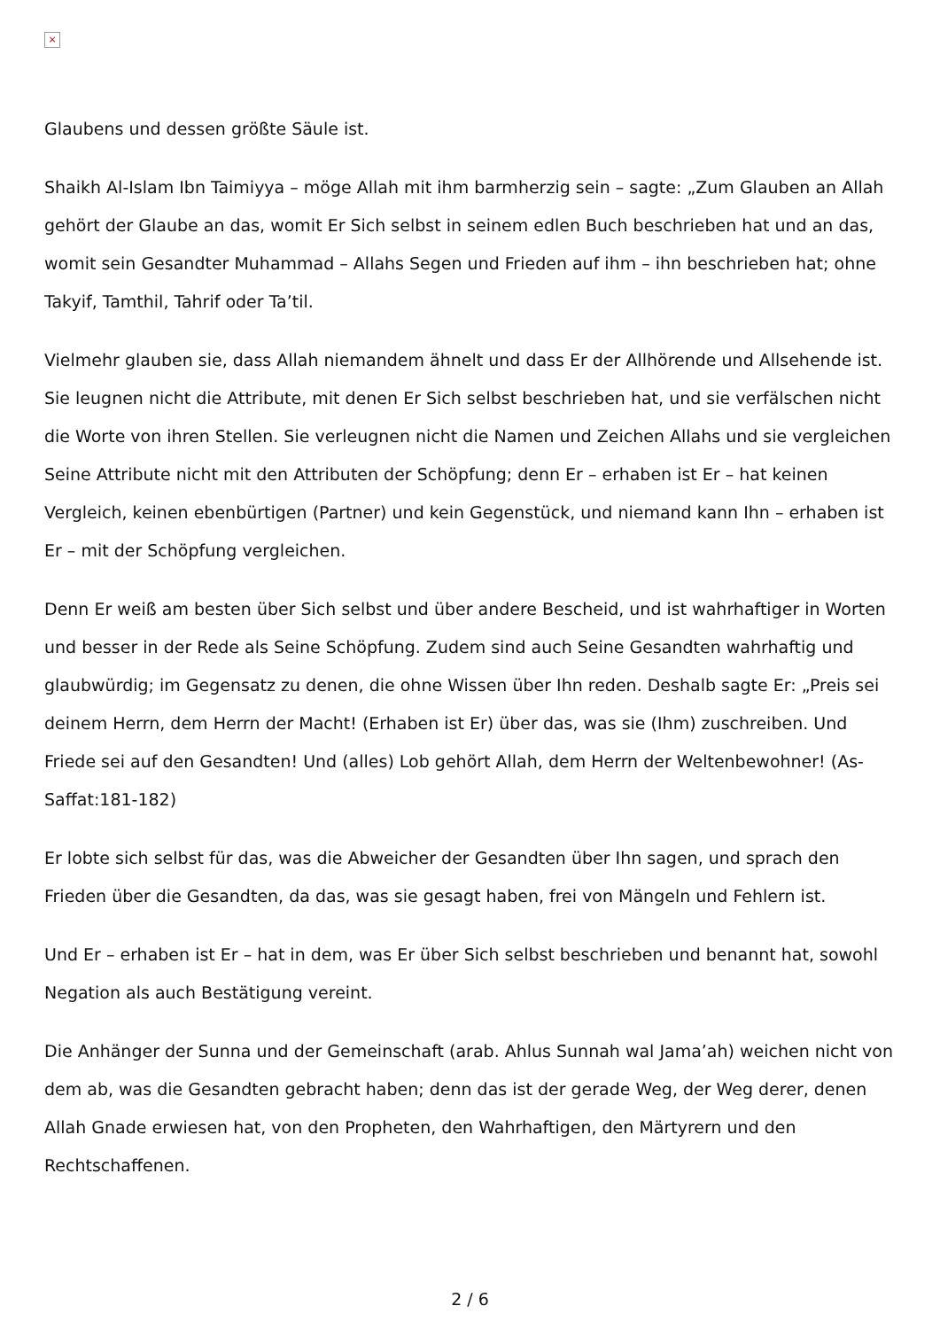×
Glaubens und dessen größte Säule ist.
Shaikh Al-Islam Ibn Taimiyya – möge Allah mit ihm barmherzig sein – sagte: „Zum Glauben an Allah gehört der Glaube an das, womit Er Sich selbst in seinem edlen Buch beschrieben hat und an das, womit sein Gesandter Muhammad – Allahs Segen und Frieden auf ihm – ihn beschrieben hat; ohne Takyif, Tamthil, Tahrif oder Ta’til.
Vielmehr glauben sie, dass Allah niemandem ähnelt und dass Er der Allhörende und Allsehende ist. Sie leugnen nicht die Attribute, mit denen Er Sich selbst beschrieben hat, und sie verfälschen nicht die Worte von ihren Stellen. Sie verleugnen nicht die Namen und Zeichen Allahs und sie vergleichen Seine Attribute nicht mit den Attributen der Schöpfung; denn Er – erhaben ist Er – hat keinen Vergleich, keinen ebenbürtigen (Partner) und kein Gegenstück, und niemand kann Ihn – erhaben ist Er – mit der Schöpfung vergleichen.
Denn Er weiß am besten über Sich selbst und über andere Bescheid, und ist wahrhaftiger in Worten und besser in der Rede als Seine Schöpfung. Zudem sind auch Seine Gesandten wahrhaftig und glaubwürdig; im Gegensatz zu denen, die ohne Wissen über Ihn reden. Deshalb sagte Er: „Preis sei deinem Herrn, dem Herrn der Macht! (Erhaben ist Er) über das, was sie (Ihm) zuschreiben. Und Friede sei auf den Gesandten! Und (alles) Lob gehört Allah, dem Herrn der Weltenbewohner! (As-Saffat:181-182)
Er lobte sich selbst für das, was die Abweicher der Gesandten über Ihn sagen, und sprach den Frieden über die Gesandten, da das, was sie gesagt haben, frei von Mängeln und Fehlern ist.
Und Er – erhaben ist Er – hat in dem, was Er über Sich selbst beschrieben und benannt hat, sowohl Negation als auch Bestätigung vereint.
Die Anhänger der Sunna und der Gemeinschaft (arab. Ahlus Sunnah wal Jama’ah) weichen nicht von dem ab, was die Gesandten gebracht haben; denn das ist der gerade Weg, der Weg derer, denen Allah Gnade erwiesen hat, von den Propheten, den Wahrhaftigen, den Märtyrern und den Rechtschaffenen.
2 / 6